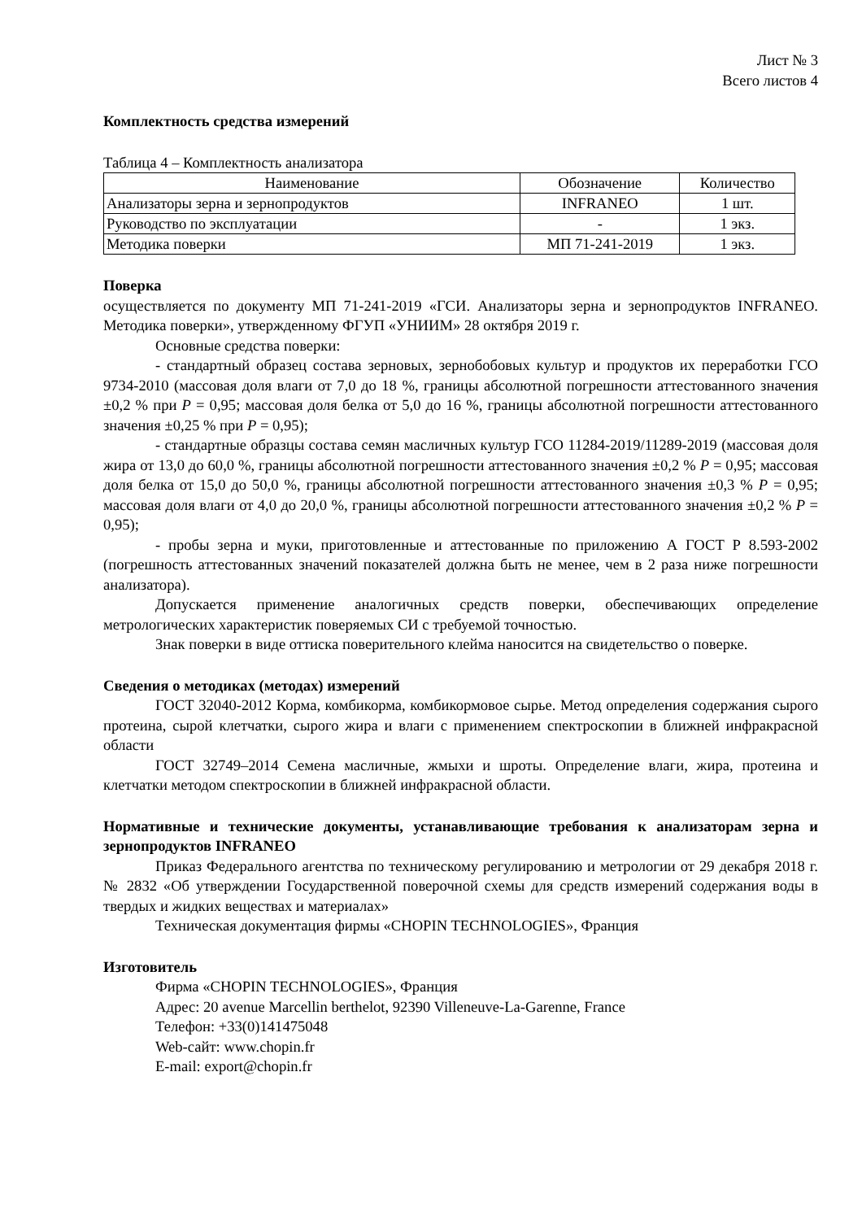Лист № 3
Всего листов 4
Комплектность средства измерений
Таблица 4 – Комплектность анализатора
| Наименование | Обозначение | Количество |
| --- | --- | --- |
| Анализаторы зерна и зернопродуктов | INFRANEO | 1 шт. |
| Руководство по эксплуатации | - | 1 экз. |
| Методика поверки | МП 71-241-2019 | 1 экз. |
Поверка
осуществляется по документу МП 71-241-2019 «ГСИ. Анализаторы зерна и зернопродуктов INFRANEO. Методика поверки», утвержденному ФГУП «УНИИМ» 28 октября 2019 г.
Основные средства поверки:
- стандартный образец состава зерновых, зернобобовых культур и продуктов их переработки ГСО 9734-2010 (массовая доля влаги от 7,0 до 18 %, границы абсолютной погрешности аттестованного значения ±0,2 % при P = 0,95; массовая доля белка от 5,0 до 16 %, границы абсолютной погрешности аттестованного значения ±0,25 % при P = 0,95);
- стандартные образцы состава семян масличных культур ГСО 11284-2019/11289-2019 (массовая доля жира от 13,0 до 60,0 %, границы абсолютной погрешности аттестованного значения ±0,2 % P = 0,95; массовая доля белка от 15,0 до 50,0 %, границы абсолютной погрешности аттестованного значения ±0,3 % P = 0,95; массовая доля влаги от 4,0 до 20,0 %, границы абсолютной погрешности аттестованного значения ±0,2 % P = 0,95);
- пробы зерна и муки, приготовленные и аттестованные по приложению А ГОСТ Р 8.593-2002 (погрешность аттестованных значений показателей должна быть не менее, чем в 2 раза ниже погрешности анализатора).
Допускается применение аналогичных средств поверки, обеспечивающих определение метрологических характеристик поверяемых СИ с требуемой точностью.
Знак поверки в виде оттиска поверительного клейма наносится на свидетельство о поверке.
Сведения о методиках (методах) измерений
ГОСТ 32040-2012 Корма, комбикорма, комбикормовое сырье. Метод определения содержания сырого протеина, сырой клетчатки, сырого жира и влаги с применением спектроскопии в ближней инфракрасной области
ГОСТ 32749–2014 Семена масличные, жмыхи и шроты. Определение влаги, жира, протеина и клетчатки методом спектроскопии в ближней инфракрасной области.
Нормативные и технические документы, устанавливающие требования к анализаторам зерна и зернопродуктов INFRANEO
Приказ Федерального агентства по техническому регулированию и метрологии от 29 декабря 2018 г. № 2832 «Об утверждении Государственной поверочной схемы для средств измерений содержания воды в твердых и жидких веществах и материалах»
Техническая документация фирмы «CHOPIN TECHNOLOGIES», Франция
Изготовитель
Фирма «CHOPIN TECHNOLOGIES», Франция
Адрес: 20 avenue Marcellin berthelot, 92390 Villeneuve-La-Garenne, France
Телефон: +33(0)141475048
Web-сайт: www.chopin.fr
E-mail: export@chopin.fr